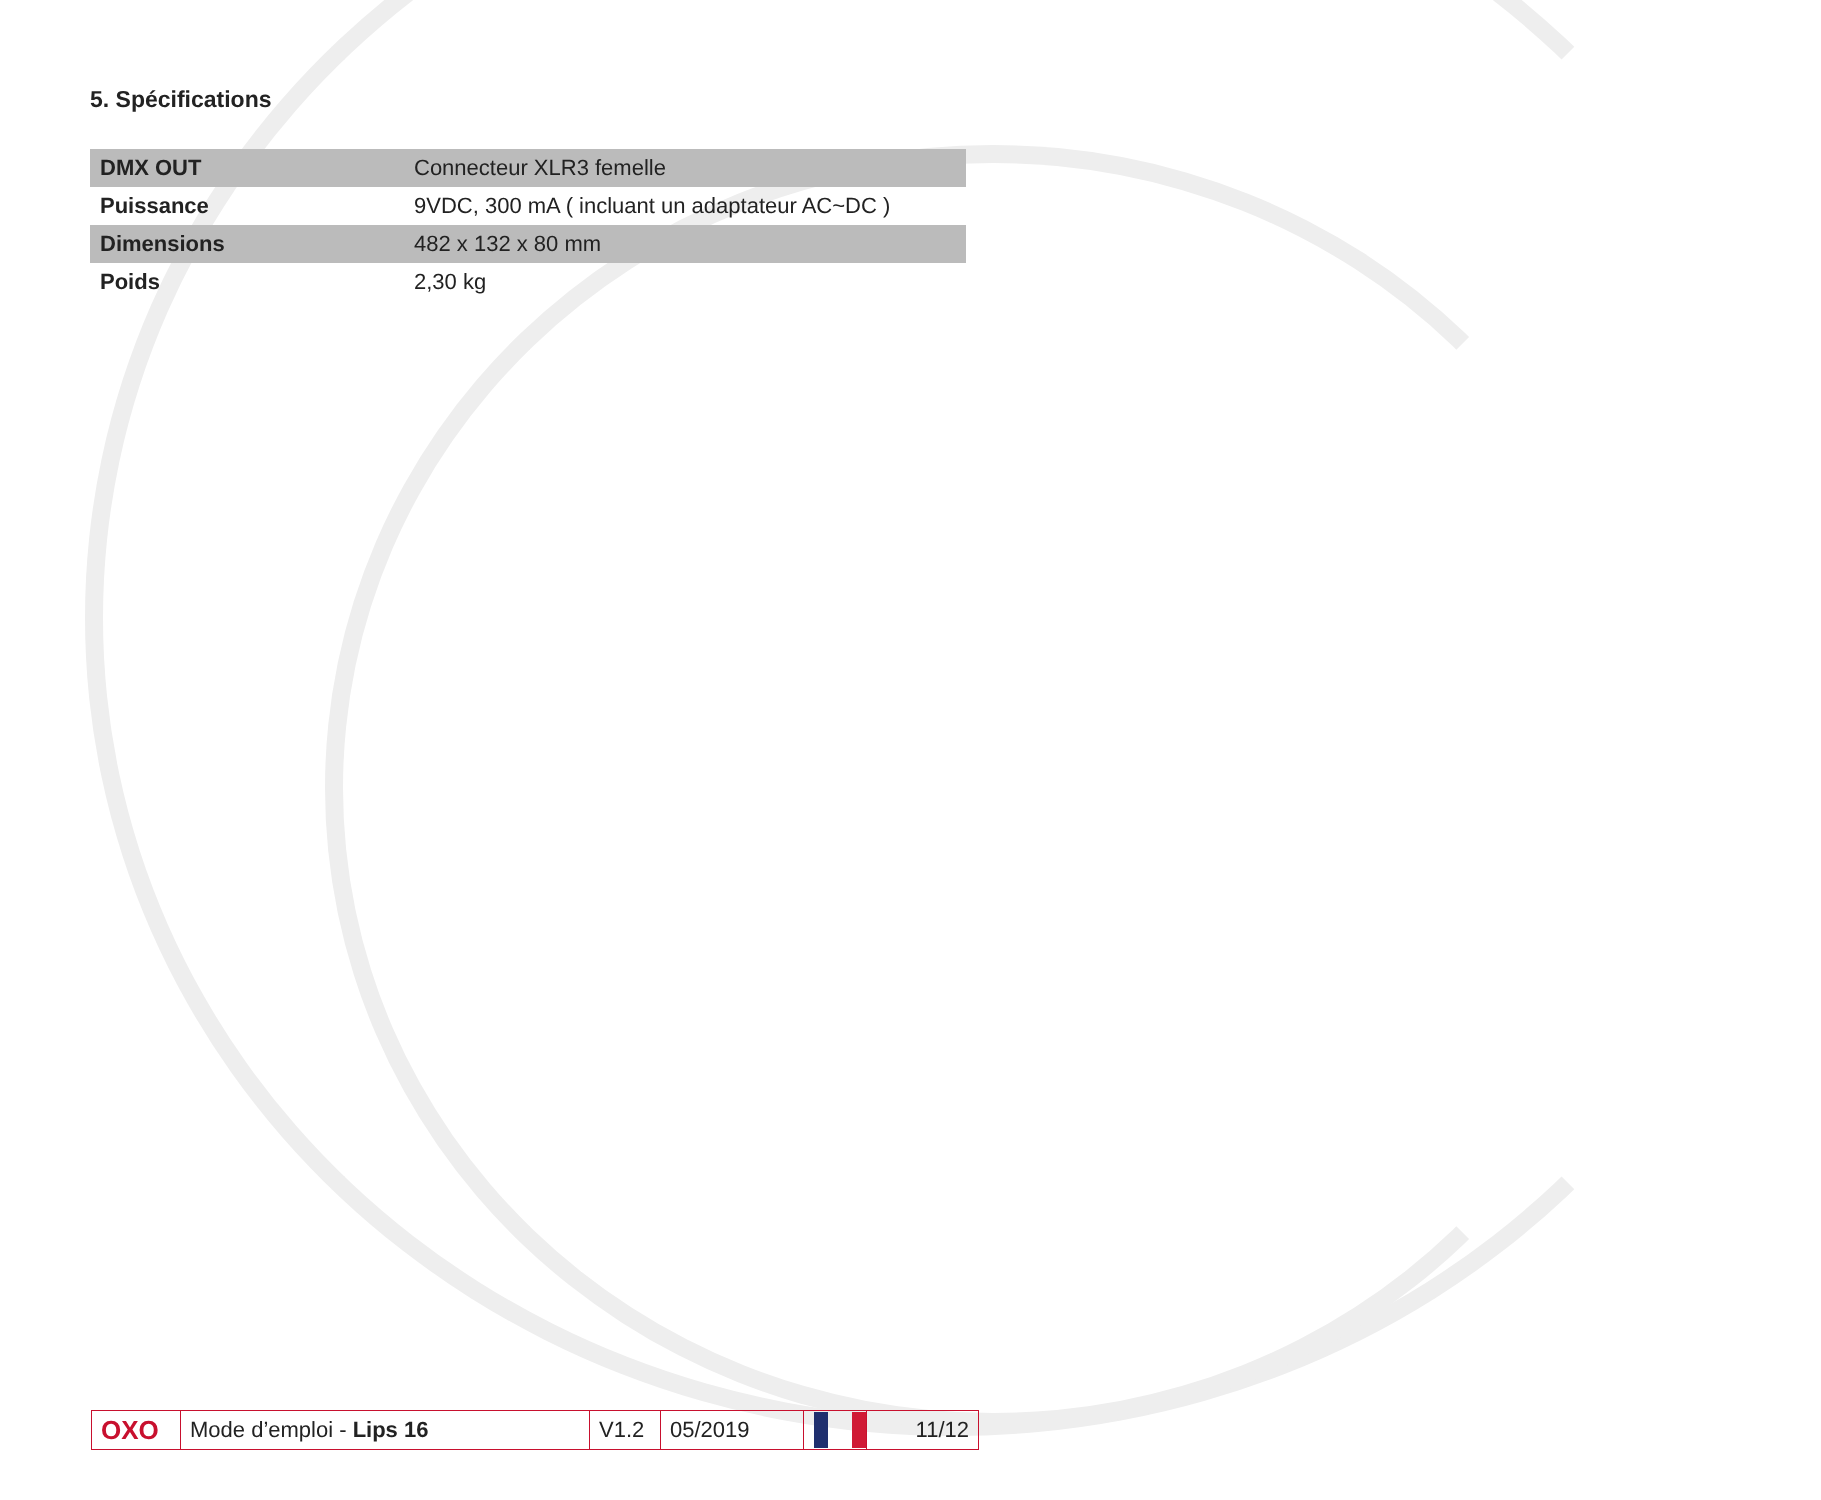5. Spécifications
| DMX OUT | Connecteur XLR3 femelle |
| Puissance | 9VDC, 300 mA ( incluant un adaptateur AC~DC ) |
| Dimensions | 482 x 132 x 80 mm |
| Poids | 2,30 kg |
OXO
Mode d’emploi - Lips 16
V1.2
05/2019 11/12